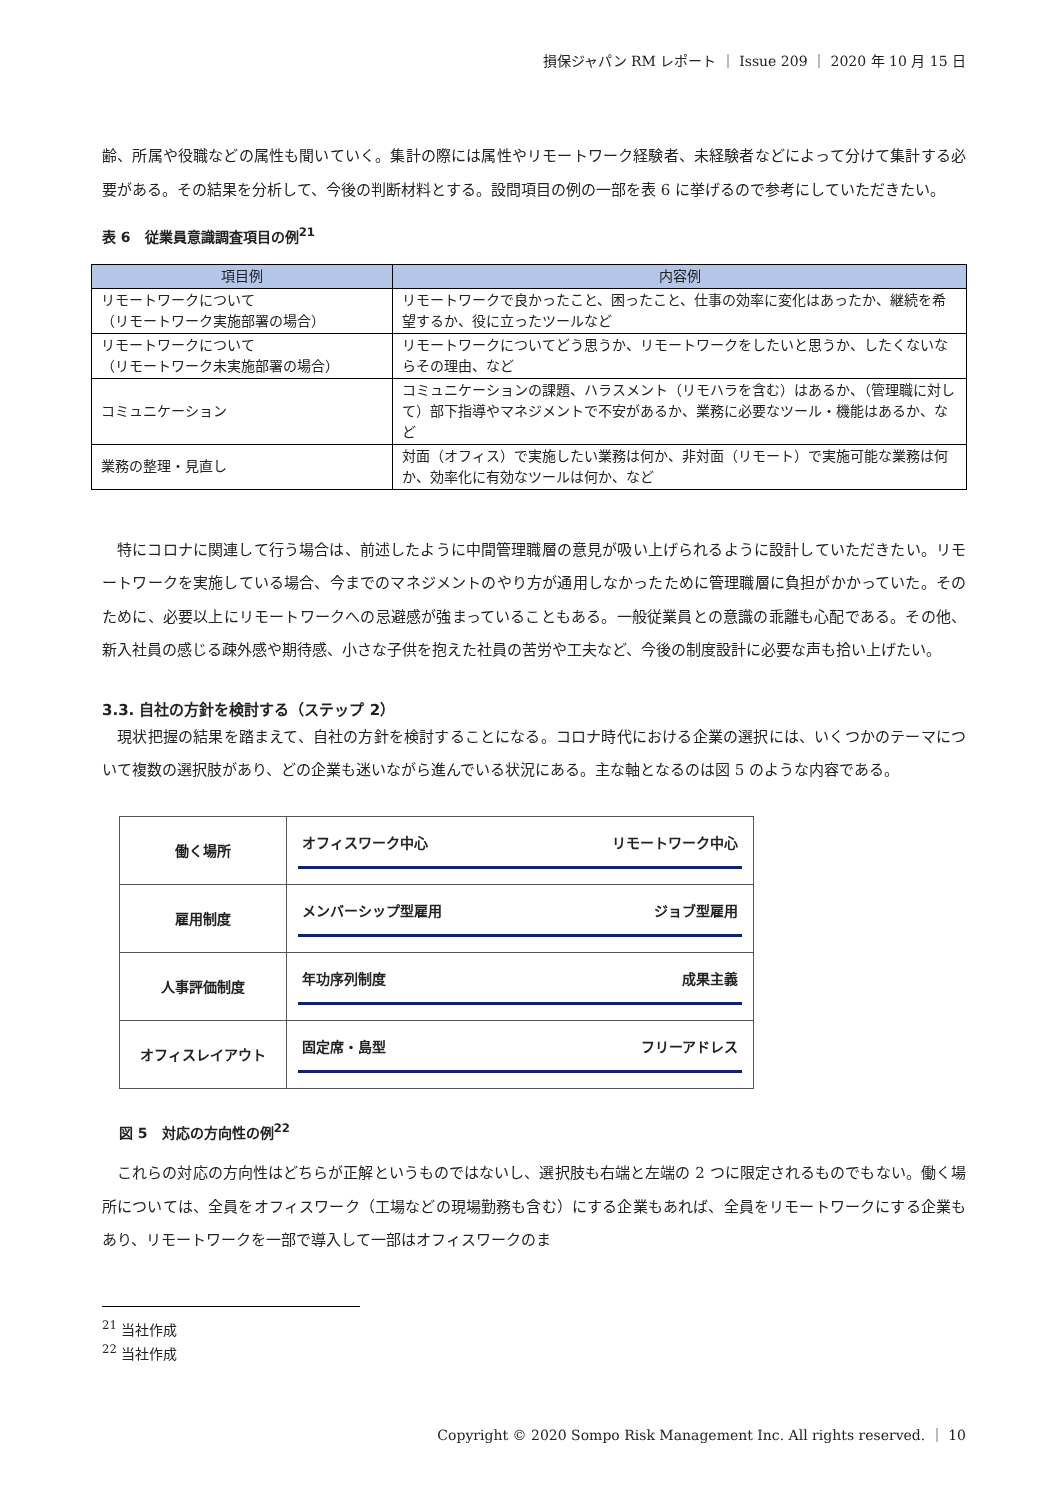損保ジャパン RM レポート ｜ Issue 209 ｜ 2020 年 10 月 15 日
齢、所属や役職などの属性も聞いていく。集計の際には属性やリモートワーク経験者、未経験者などによって分けて集計する必要がある。その結果を分析して、今後の判断材料とする。設問項目の例の一部を表 6 に挙げるので参考にしていただきたい。
表 6　従業員意識調査項目の例<sup>21</sup>
| 項目例 | 内容例 |
| --- | --- |
| リモートワークについて （リモートワーク実施部署の場合） | リモートワークで良かったこと、困ったこと、仕事の効率に変化はあったか、継続を希望するか、役に立ったツールなど |
| リモートワークについて （リモートワーク未実施部署の場合） | リモートワークについてどう思うか、リモートワークをしたいと思うか、したくないならその理由、など |
| コミュニケーション | コミュニケーションの課題、ハラスメント（リモハラを含む）はあるか、（管理職に対して）部下指導やマネジメントで不安があるか、業務に必要なツール・機能はあるか、など |
| 業務の整理・見直し | 対面（オフィス）で実施したい業務は何か、非対面（リモート）で実施可能な業務は何か、効率化に有効なツールは何か、など |
　特にコロナに関連して行う場合は、前述したように中間管理職層の意見が吸い上げられるように設計していただきたい。リモートワークを実施している場合、今までのマネジメントのやり方が通用しなかったために管理職層に負担がかかっていた。そのために、必要以上にリモートワークへの忌避感が強まっていることもある。一般従業員との意識の乖離も心配である。その他、新入社員の感じる疎外感や期待感、小さな子供を抱えた社員の苦労や工夫など、今後の制度設計に必要な声も拾い上げたい。
3.3. 自社の方針を検討する（ステップ 2）
　現状把握の結果を踏まえて、自社の方針を検討することになる。コロナ時代における企業の選択には、いくつかのテーマについて複数の選択肢があり、どの企業も迷いながら進んでいる状況にある。主な軸となるのは図 5 のような内容である。
| 働く場所 | オフィスワーク中心 リモートワーク中心 |
| 雇用制度 | メンバーシップ型雇用 ジョブ型雇用 |
| 人事評価制度 | 年功序列制度 成果主義 |
| オフィスレイアウト | 固定席・島型 フリーアドレス |
図 5　対応の方向性の例<sup>22</sup>
　これらの対応の方向性はどちらが正解というものではないし、選択肢も右端と左端の 2 つに限定されるものでもない。働く場所については、全員をオフィスワーク（工場などの現場勤務も含む）にする企業もあれば、全員をリモートワークにする企業もあり、リモートワークを一部で導入して一部はオフィスワークのま
<sup>21</sup> 当社作成
<sup>22</sup> 当社作成
Copyright © 2020 Sompo Risk Management Inc. All rights reserved. ｜ 10